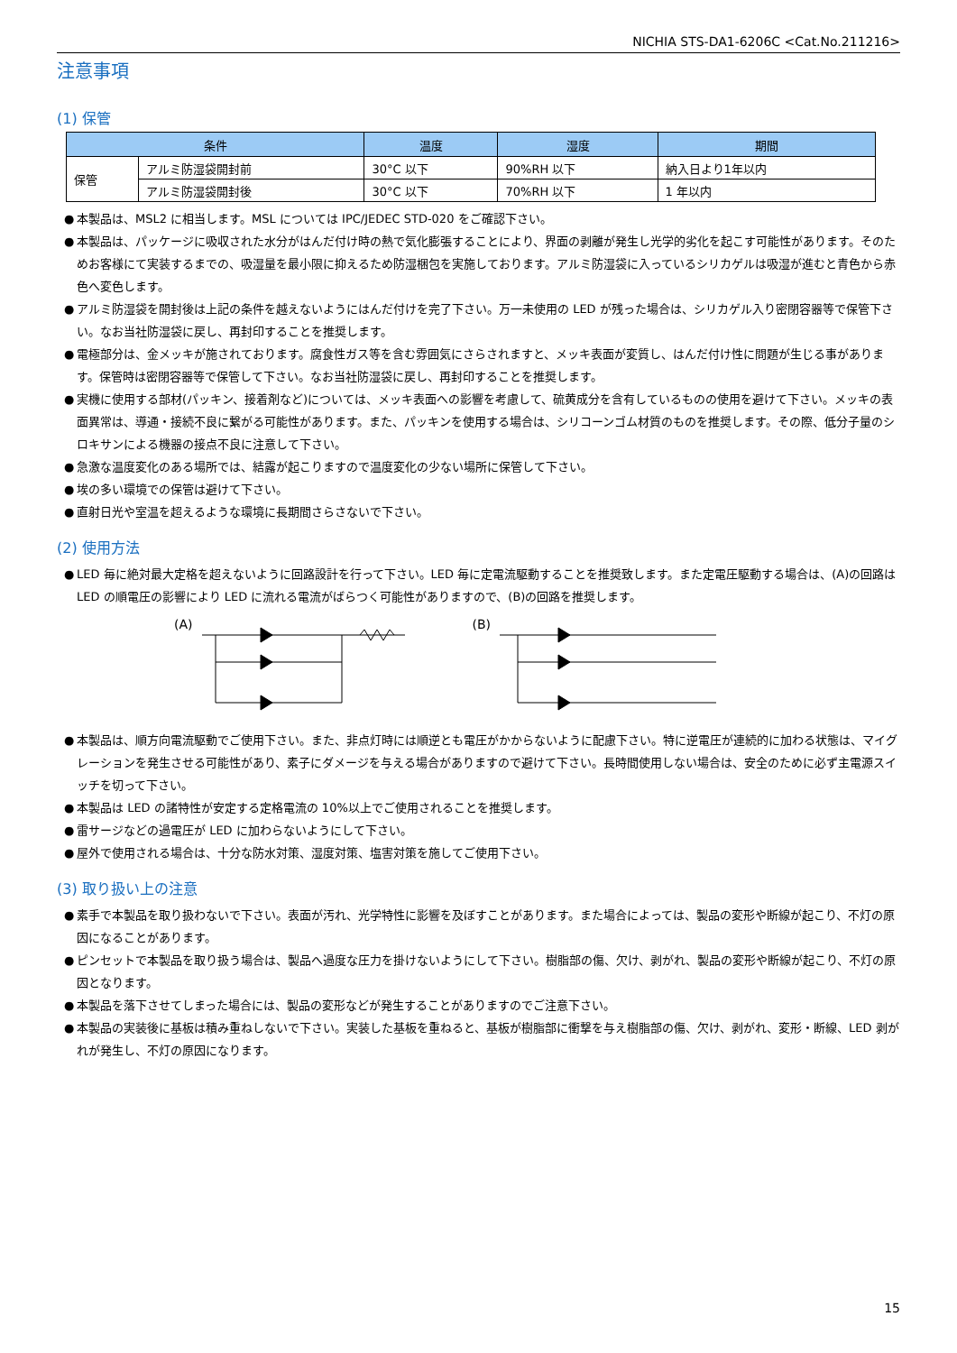NICHIA STS-DA1-6206C <Cat.No.211216>
注意事項
(1) 保管
| 条件 | | 温度 | 湿度 | 期間 |
| --- | --- | --- | --- | --- |
| 保管 | アルミ防湿袋開封前 | 30°C 以下 | 90%RH 以下 | 納入日より1年以内 |
| | アルミ防湿袋開封後 | 30°C 以下 | 70%RH 以下 | 1 年以内 |
● 本製品は、MSL2 に相当します。MSL については IPC/JEDEC STD-020 をご確認下さい。
● 本製品は、パッケージに吸収された水分がはんだ付け時の熱で気化膨張することにより、界面の剥離が発生し光学的劣化を起こす可能性があります。そのためお客様にて実装するまでの、吸湿量を最小限に抑えるため防湿梱包を実施しております。アルミ防湿袋に入っているシリカゲルは吸湿が進むと青色から赤色へ変色します。
● アルミ防湿袋を開封後は上記の条件を越えないようにはんだ付けを完了下さい。万一未使用の LED が残った場合は、シリカゲル入り密閉容器等で保管下さい。なお当社防湿袋に戻し、再封印することを推奨します。
● 電極部分は、金メッキが施されております。腐食性ガス等を含む雰囲気にさらされますと、メッキ表面が変質し、はんだ付け性に問題が生じる事があります。保管時は密閉容器等で保管して下さい。なお当社防湿袋に戻し、再封印することを推奨します。
● 実機に使用する部材(パッキン、接着剤など)については、メッキ表面への影響を考慮して、硫黄成分を含有しているものの使用を避けて下さい。メッキの表面異常は、導通・接続不良に繋がる可能性があります。また、パッキンを使用する場合は、シリコーンゴム材質のものを推奨します。その際、低分子量のシロキサンによる機器の接点不良に注意して下さい。
● 急激な温度変化のある場所では、結露が起こりますので温度変化の少ない場所に保管して下さい。
● 埃の多い環境での保管は避けて下さい。
● 直射日光や室温を超えるような環境に長期間さらさないで下さい。
(2) 使用方法
● LED 毎に絶対最大定格を超えないように回路設計を行って下さい。LED 毎に定電流駆動することを推奨致します。また定電圧駆動する場合は、(A)の回路は LED の順電圧の影響により LED に流れる電流がばらつく可能性がありますので、(B)の回路を推奨します。
(A) (B)
● 本製品は、順方向電流駆動でご使用下さい。また、非点灯時には順逆とも電圧がかからないように配慮下さい。特に逆電圧が連続的に加わる状態は、マイグレーションを発生させる可能性があり、素子にダメージを与える場合がありますので避けて下さい。長時間使用しない場合は、安全のために必ず主電源スイッチを切って下さい。
● 本製品は LED の諸特性が安定する定格電流の 10%以上でご使用されることを推奨します。
● 雷サージなどの過電圧が LED に加わらないようにして下さい。
● 屋外で使用される場合は、十分な防水対策、湿度対策、塩害対策を施してご使用下さい。
(3) 取り扱い上の注意
● 素手で本製品を取り扱わないで下さい。表面が汚れ、光学特性に影響を及ぼすことがあります。また場合によっては、製品の変形や断線が起こり、不灯の原因になることがあります。
● ピンセットで本製品を取り扱う場合は、製品へ過度な圧力を掛けないようにして下さい。樹脂部の傷、欠け、剥がれ、製品の変形や断線が起こり、不灯の原因となります。
● 本製品を落下させてしまった場合には、製品の変形などが発生することがありますのでご注意下さい。
● 本製品の実装後に基板は積み重ねしないで下さい。実装した基板を重ねると、基板が樹脂部に衝撃を与え樹脂部の傷、欠け、剥がれ、変形・断線、LED 剥がれが発生し、不灯の原因になります。
15